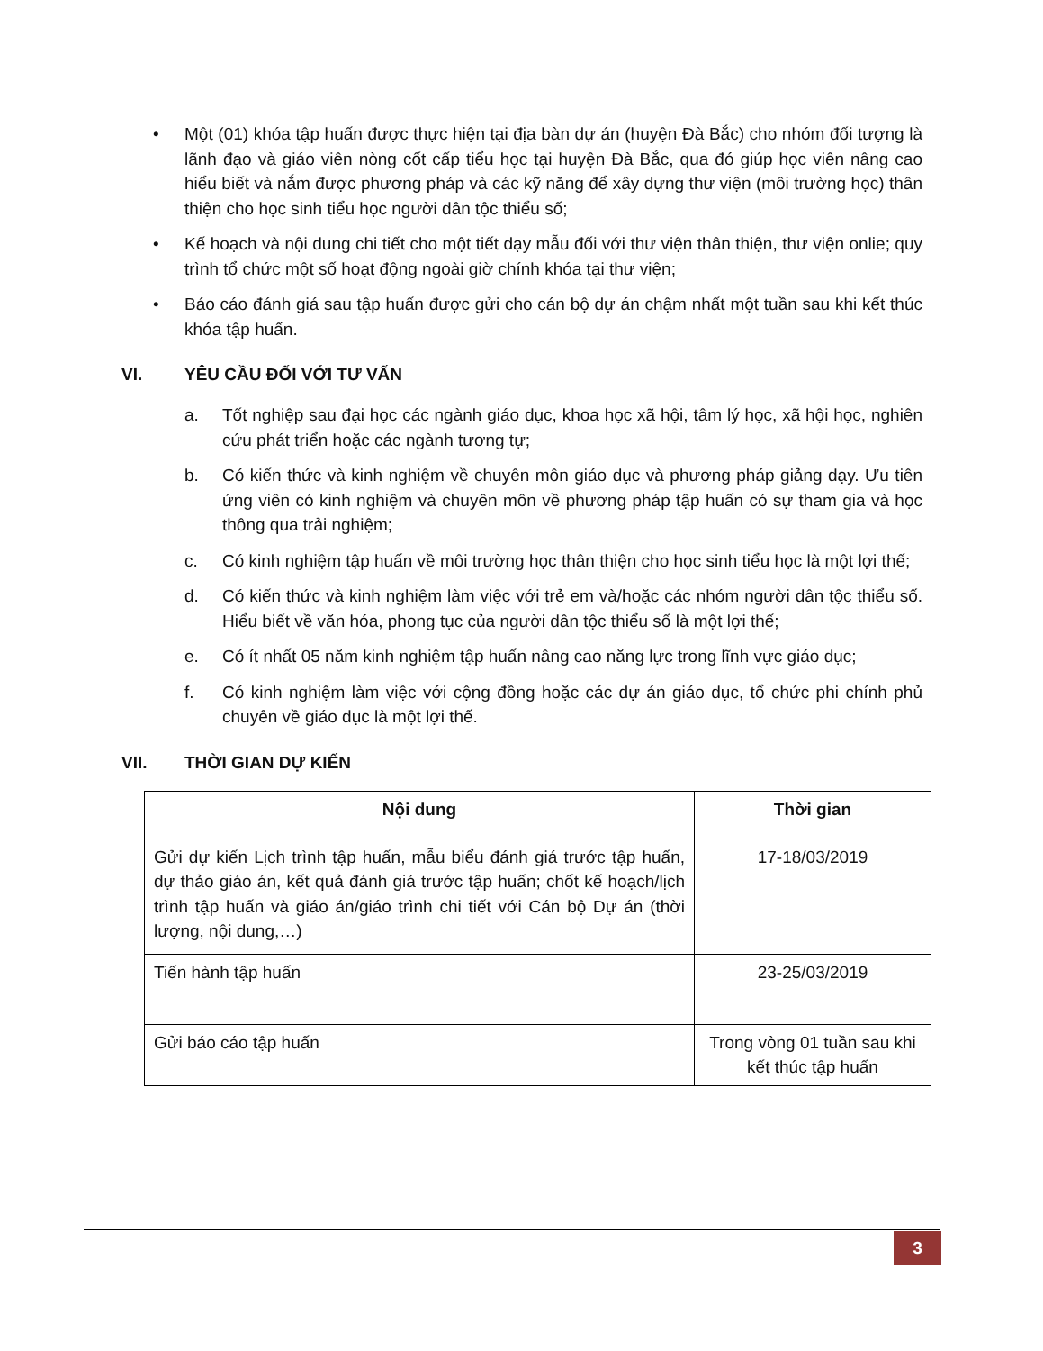• Một (01) khóa tập huấn được thực hiện tại địa bàn dự án (huyện Đà Bắc) cho nhóm đối tượng là lãnh đạo và giáo viên nòng cốt cấp tiểu học tại huyện Đà Bắc, qua đó giúp học viên nâng cao hiểu biết và nắm được phương pháp và các kỹ năng để xây dựng thư viện (môi trường học) thân thiện cho học sinh tiểu học người dân tộc thiểu số;
• Kế hoạch và nội dung chi tiết cho một tiết dạy mẫu đối với thư viện thân thiện, thư viện onlie; quy trình tổ chức một số hoạt động ngoài giờ chính khóa tại thư viện;
• Báo cáo đánh giá sau tập huấn được gửi cho cán bộ dự án chậm nhất một tuần sau khi kết thúc khóa tập huấn.
VI. YÊU CẦU ĐỐI VỚI TƯ VẤN
a. Tốt nghiệp sau đại học các ngành giáo dục, khoa học xã hội, tâm lý học, xã hội học, nghiên cứu phát triển hoặc các ngành tương tự;
b. Có kiến thức và kinh nghiệm về chuyên môn giáo dục và phương pháp giảng dạy. Ưu tiên ứng viên có kinh nghiệm và chuyên môn về phương pháp tập huấn có sự tham gia và học thông qua trải nghiệm;
c. Có kinh nghiệm tập huấn về môi trường học thân thiện cho học sinh tiểu học là một lợi thế;
d. Có kiến thức và kinh nghiệm làm việc với trẻ em và/hoặc các nhóm người dân tộc thiểu số. Hiểu biết về văn hóa, phong tục của người dân tộc thiểu số là một lợi thế;
e. Có ít nhất 05 năm kinh nghiệm tập huấn nâng cao năng lực trong lĩnh vực giáo dục;
f. Có kinh nghiệm làm việc với cộng đồng hoặc các dự án giáo dục, tổ chức phi chính phủ chuyên về giáo dục là một lợi thế.
VII. THỜI GIAN DỰ KIẾN
| Nội dung | Thời gian |
| --- | --- |
| Gửi dự kiến Lịch trình tập huấn, mẫu biểu đánh giá trước tập huấn, dự thảo giáo án, kết quả đánh giá trước tập huấn; chốt kế hoạch/lịch trình tập huấn và giáo án/giáo trình chi tiết với Cán bộ Dự án (thời lượng, nội dung,…) | 17-18/03/2019 |
| Tiến hành tập huấn | 23-25/03/2019 |
| Gửi báo cáo tập huấn | Trong vòng 01 tuần sau khi kết thúc tập huấn |
3